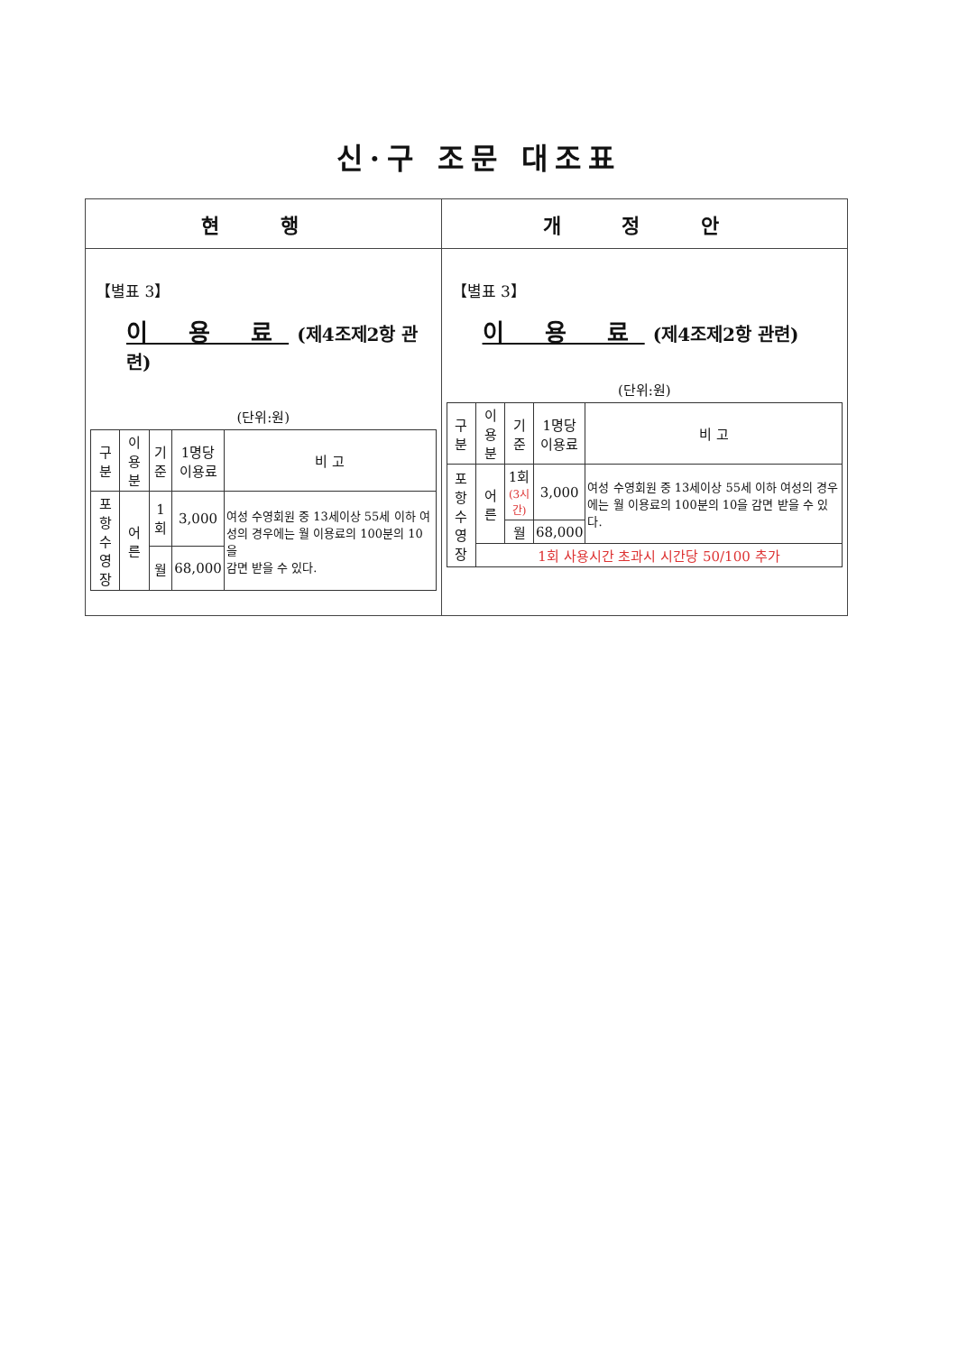신·구 조문 대조표
| 현 행 | 개 정 안 |
| --- | --- |
| 【별표 3】 이 용 료 (제4조제2항 관련) (단위:원) / 구 분 / 이용분 / 기준 / 1명당 이용료 / 비 고 / / --- / --- / --- / --- / --- / / 포 항 수영장 / 어른 / 1회 / 3,000 / 여성 수영회원 중 13세이상 55세 이하 여성의 경우에는 월 이용료의 100분의 10을 감면 받을 수 있다. / / / / 월 / 68,000 / / | 【별표 3】 이 용 료 (제4조제2항 관련) (단위:원) / 구 분 / 이용분 / 기준 / 1명당 이용료 / 비 고 / / --- / --- / --- / --- / --- / / 포 항 수영장 / 어른 / 1회 (3시간) / 3,000 / 여성 수영회원 중 13세이상 55세 이하 여성의 경우에는 월 이용료의 100분의 10을 감면 받을 수 있다. / / / / 월 / 68,000 / / / / 1회 사용시간 초과시 시간당 50/100 추가 / / / / |